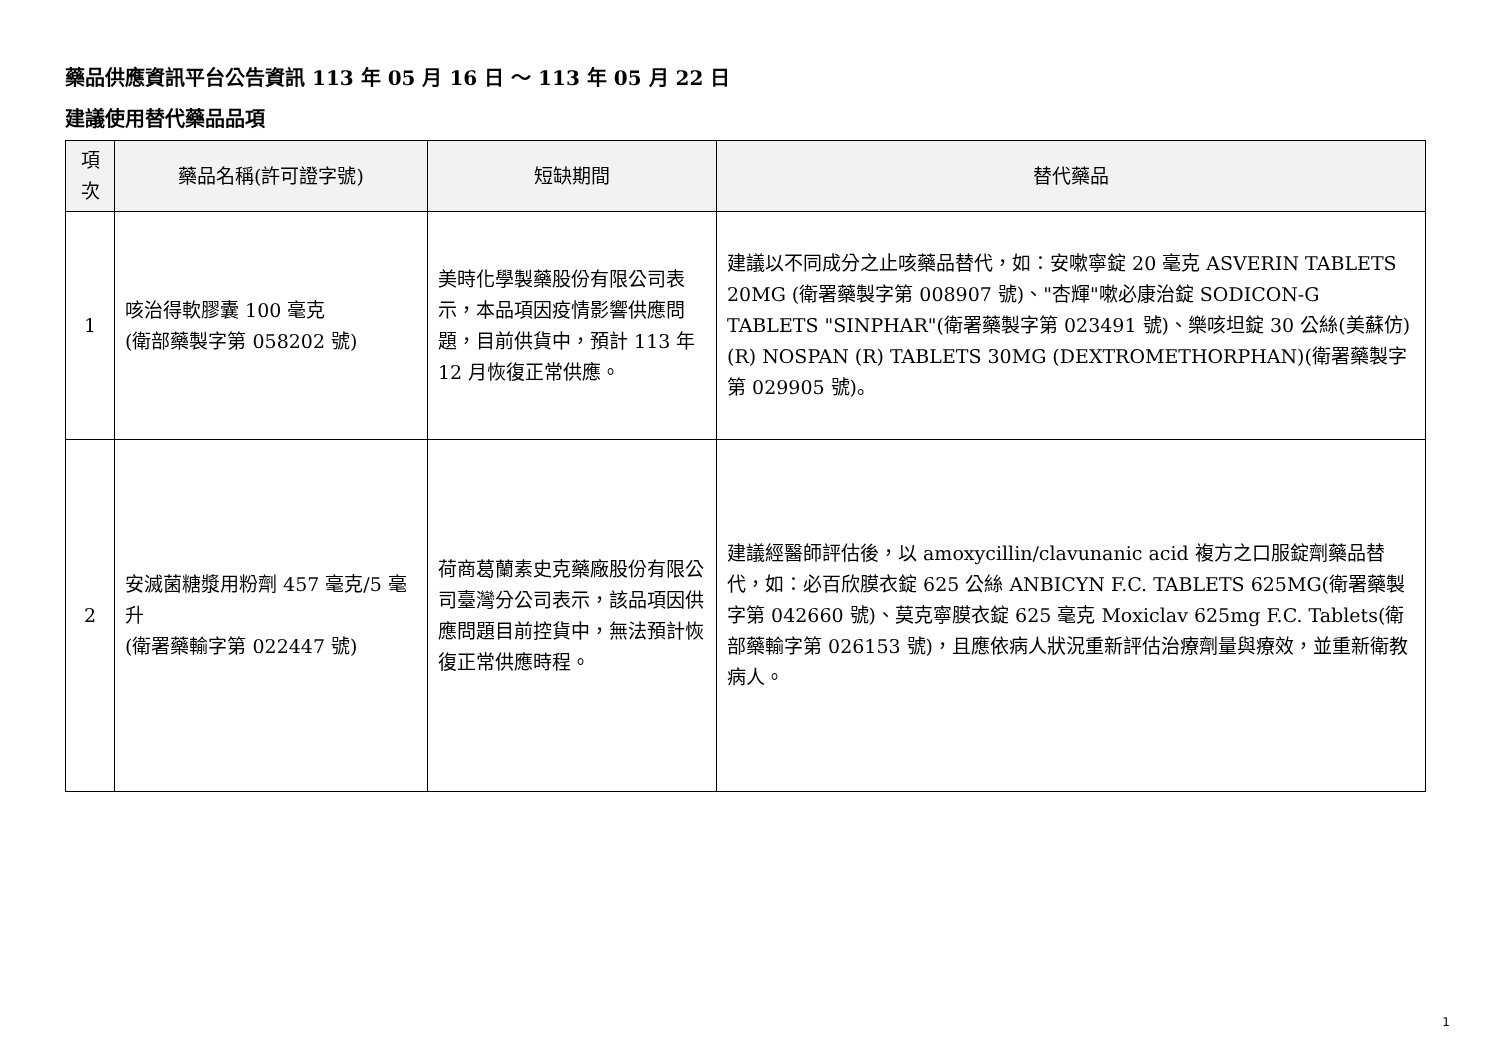藥品供應資訊平台公告資訊 113 年 05 月 16 日 ～ 113 年 05 月 22 日
建議使用替代藥品品項
| 項次 | 藥品名稱(許可證字號) | 短缺期間 | 替代藥品 |
| --- | --- | --- | --- |
| 1 | 咳治得軟膠囊 100 毫克 (衛部藥製字第 058202 號) | 美時化學製藥股份有限公司表示，本品項因疫情影響供應問題，目前供貨中，預計 113 年 12 月恢復正常供應。 | 建議以不同成分之止咳藥品替代，如：安嗽寧錠 20 毫克 ASVERIN TABLETS 20MG (衛署藥製字第 008907 號)、"杏輝"嗽必康治錠 SODICON-G TABLETS "SINPHAR"(衛署藥製字第 023491 號)、樂咳坦錠 30 公絲(美蘇仿)(R) NOSPAN (R) TABLETS 30MG (DEXTROMETHORPHAN)(衛署藥製字第 029905 號)。 |
| 2 | 安滅菌糖漿用粉劑 457 毫克/5 毫升 (衛署藥輸字第 022447 號) | 荷商葛蘭素史克藥廠股份有限公司臺灣分公司表示，該品項因供應問題目前控貨中，無法預計恢復正常供應時程。 | 建議經醫師評估後，以 amoxycillin/clavunanic acid 複方之口服錠劑藥品替代，如：必百欣膜衣錠 625 公絲 ANBICYN F.C. TABLETS 625MG(衛署藥製字第 042660 號)、莫克寧膜衣錠 625 毫克 Moxiclav 625mg F.C. Tablets(衛部藥輸字第 026153 號)，且應依病人狀況重新評估治療劑量與療效，並重新衛教病人。 |
1